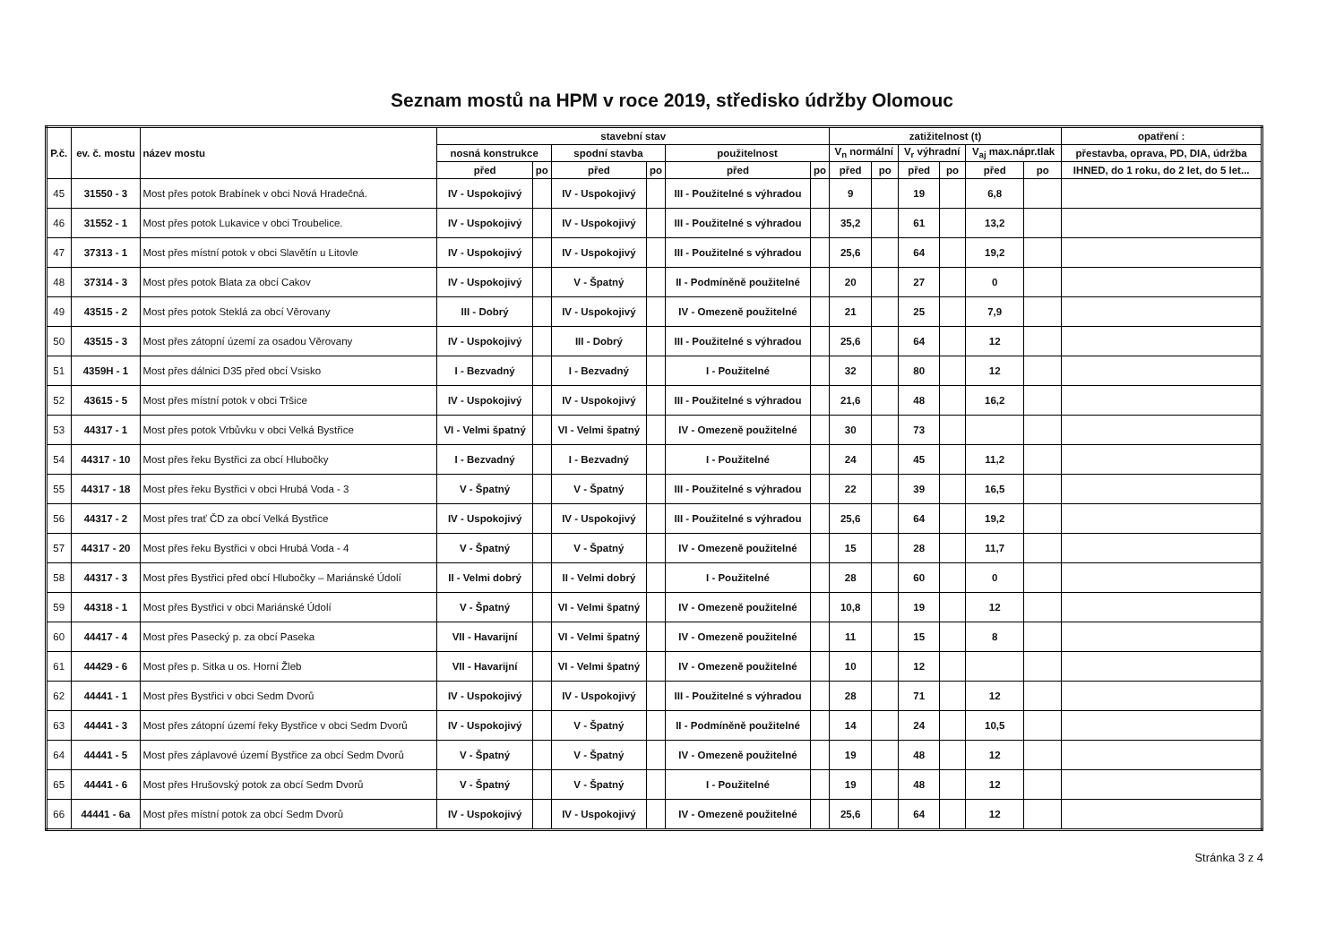Seznam mostů na HPM v roce 2019, středisko údržby Olomouc
| P.č. | ev. č. mostu | název mostu | stavební stav | | | | | | zatižitelnost (t) | | | | | | opatření : |
| --- | --- | --- | --- | --- | --- | --- | --- | --- | --- | --- | --- | --- | --- | --- | --- |
| | | | nosná konstrukce | | spodní stavba | | použitelnost | | V<sub>n</sub> normální | | V<sub>r</sub> výhradní | | V<sub>aj</sub> max.nápr.tlak | | přestavba, oprava, PD, DIA, údržba |
| | | | před | po | před | po | před | po | před | po | před | po | před | po | IHNED, do 1 roku, do 2 let, do 5 let... |
| 45 | 31550 - 3 | Most přes potok Brabínek v obci Nová Hradečná. | IV - Uspokojivý | | IV - Uspokojivý | | III - Použitelné s výhradou | | 9 | | 19 | | 6,8 | | |
| 46 | 31552 - 1 | Most přes potok Lukavice v obci Troubelice. | IV - Uspokojivý | | IV - Uspokojivý | | III - Použitelné s výhradou | | 35,2 | | 61 | | 13,2 | | |
| 47 | 37313 - 1 | Most přes místní potok v obci Slavětín u Litovle | IV - Uspokojivý | | IV - Uspokojivý | | III - Použitelné s výhradou | | 25,6 | | 64 | | 19,2 | | |
| 48 | 37314 - 3 | Most přes potok Blata za obcí Cakov | IV - Uspokojivý | | V - Špatný | | II - Podmíněně použitelné | | 20 | | 27 | | 0 | | |
| 49 | 43515 - 2 | Most přes potok Steklá za obcí Věrovany | III - Dobrý | | IV - Uspokojivý | | IV - Omezeně použitelné | | 21 | | 25 | | 7,9 | | |
| 50 | 43515 - 3 | Most přes zátopní území za osadou Věrovany | IV - Uspokojivý | | III - Dobrý | | III - Použitelné s výhradou | | 25,6 | | 64 | | 12 | | |
| 51 | 4359H - 1 | Most přes dálnici D35 před obcí Vsisko | I - Bezvadný | | I - Bezvadný | | I - Použitelné | | 32 | | 80 | | 12 | | |
| 52 | 43615 - 5 | Most přes místní potok v obci Tršice | IV - Uspokojivý | | IV - Uspokojivý | | III - Použitelné s výhradou | | 21,6 | | 48 | | 16,2 | | |
| 53 | 44317 - 1 | Most přes potok Vrbůvku v obci Velká Bystřice | VI - Velmi špatný | | VI - Velmi špatný | | IV - Omezeně použitelné | | 30 | | 73 | | | | |
| 54 | 44317 - 10 | Most přes řeku Bystřici za obcí Hlubočky | I - Bezvadný | | I - Bezvadný | | I - Použitelné | | 24 | | 45 | | 11,2 | | |
| 55 | 44317 - 18 | Most přes řeku Bystřici v obci Hrubá Voda - 3 | V - Špatný | | V - Špatný | | III - Použitelné s výhradou | | 22 | | 39 | | 16,5 | | |
| 56 | 44317 - 2 | Most přes trať ČD za obcí Velká Bystřice | IV - Uspokojivý | | IV - Uspokojivý | | III - Použitelné s výhradou | | 25,6 | | 64 | | 19,2 | | |
| 57 | 44317 - 20 | Most přes řeku Bystřici v obci Hrubá Voda - 4 | V - Špatný | | V - Špatný | | IV - Omezeně použitelné | | 15 | | 28 | | 11,7 | | |
| 58 | 44317 - 3 | Most přes Bystřici před obcí Hlubočky – Mariánské Údolí | II - Velmi dobrý | | II - Velmi dobrý | | I - Použitelné | | 28 | | 60 | | 0 | | |
| 59 | 44318 - 1 | Most přes Bystřici v obci Mariánské Údolí | V - Špatný | | VI - Velmi špatný | | IV - Omezeně použitelné | | 10,8 | | 19 | | 12 | | |
| 60 | 44417 - 4 | Most přes Pasecký p. za obcí Paseka | VII - Havarijní | | VI - Velmi špatný | | IV - Omezeně použitelné | | 11 | | 15 | | 8 | | |
| 61 | 44429 - 6 | Most přes p. Sitka u os. Horní Žleb | VII - Havarijní | | VI - Velmi špatný | | IV - Omezeně použitelné | | 10 | | 12 | | | | |
| 62 | 44441 - 1 | Most přes Bystřici v obci Sedm Dvorů | IV - Uspokojivý | | IV - Uspokojivý | | III - Použitelné s výhradou | | 28 | | 71 | | 12 | | |
| 63 | 44441 - 3 | Most přes zátopní území řeky Bystřice v obci Sedm Dvorů | IV - Uspokojivý | | V - Špatný | | II - Podmíněně použitelné | | 14 | | 24 | | 10,5 | | |
| 64 | 44441 - 5 | Most přes záplavové území Bystřice za obcí Sedm Dvorů | V - Špatný | | V - Špatný | | IV - Omezeně použitelné | | 19 | | 48 | | 12 | | |
| 65 | 44441 - 6 | Most přes Hrušovský potok za obcí Sedm Dvorů | V - Špatný | | V - Špatný | | I - Použitelné | | 19 | | 48 | | 12 | | |
| 66 | 44441 - 6a | Most přes místní potok za obcí Sedm Dvorů | IV - Uspokojivý | | IV - Uspokojivý | | IV - Omezeně použitelné | | 25,6 | | 64 | | 12 | | |
Stránka 3 z 4